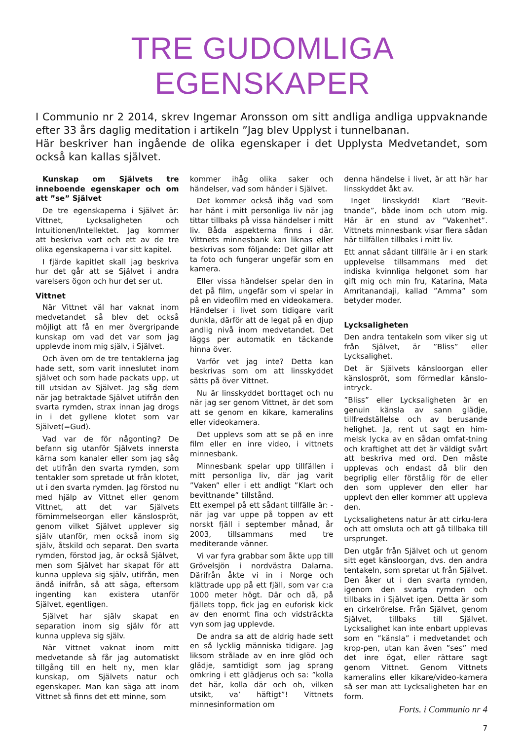TRE GUDOMLIGA EGENSKAPER
I Communio nr 2 2014, skrev Ingemar Aronsson om sitt andliga andliga uppvaknande efter 33 års daglig meditation i artikeln ”Jag blev Upplyst i tunnelbanan.
Här beskriver han ingående de olika egenskaper i det Upplysta Medvetandet, som också kan kallas självet.
Kunskap om Självets tre inneboende egenskaper och om att ”se” Självet
De tre egenskaperna i Självet är: Vittnet, Lycksaligheten och Intuitionen/Intellektet. Jag kommer att beskriva vart och ett av de tre olika egenskaperna i var sitt kapitel.
I fjärde kapitlet skall jag beskriva hur det går att se Självet i andra varelsers ögon och hur det ser ut.
Vittnet
När Vittnet väl har vaknat inom medvetandet så blev det också möjligt att få en mer övergripande kunskap om vad det var som jag upplevde inom mig själv, i Självet.
Och även om de tre tentaklerna jag hade sett, som varit inneslutet inom självet och som hade packats upp, ut till utsidan av Självet. Jag såg dem när jag betraktade Självet utifrån den svarta rymden, strax innan jag drogs in i det gyllene klotet som var Självet(=Gud).
Vad var de för någonting? De befann sig utanför Självets innersta kärna som kanaler eller som jag såg det utifrån den svarta rymden, som tentakler som spretade ut från klotet, ut i den svarta rymden. Jag förstod nu med hjälp av Vittnet eller genom Vittnet, att det var Självets förnimmelseorgan eller känslospröt, genom vilket Självet upplever sig själv utanför, men också inom sig själv, åtskild och separat. Den svarta rymden, förstod jag, är också Självet, men som Självet har skapat för att kunna uppleva sig själv, utifrån, men ändå inifrån, så att säga, eftersom ingenting kan existera utanför Självet, egentligen.
Självet har själv skapat en separation inom sig själv för att kunna uppleva sig själv.
När Vittnet vaknat inom mitt medvetande så får jag automatiskt tillgång till en helt ny, men klar kunskap, om Självets natur och egenskaper. Man kan säga att inom Vittnet så finns det ett minne, som
kommer ihåg olika saker och händelser, vad som händer i Självet.
Det kommer också ihåg vad som har hänt i mitt personliga liv när jag tittar tillbaks på vissa händelser i mitt liv. Båda aspekterna finns i där. Vittnets minnesbank kan liknas eller beskrivas som följande: Det gillar att ta foto och fungerar ungefär som en kamera.
Eller vissa händelser spelar den in det på film, ungefär som vi spelar in på en videofilm med en videokamera. Händelser i livet som tidigare varit dunkla, därför att de legat på en djup andlig nivå inom medvetandet. Det läggs per automatik en täckande hinna över.
Varför vet jag inte? Detta kan beskrivas som om att linsskyddet sätts på över Vittnet.
Nu är linsskyddet borttaget och nu när jag ser genom Vittnet, är det som att se genom en kikare, kameralins eller videokamera.
Det upplevs som att se på en inre film eller en inre video, i vittnets minnesbank.
Minnesbank spelar upp tillfällen i mitt personliga liv, där jag varit ”Vaken” eller i ett andligt ”Klart och bevittnande” tillstånd.
Ett exempel på ett sådant tillfälle är: -när jag var uppe på toppen av ett norskt fjäll i september månad, år 2003, tillsammans med tre mediterande vänner.
Vi var fyra grabbar som åkte upp till Grövelsjön i nordvästra Dalarna. Därifrån åkte vi in i Norge och klättrade upp på ett fjäll, som var c:a 1000 meter högt. Där och då, på fjällets topp, fick jag en euforisk kick av den enormt fina och vidsträckta vyn som jag upplevde.
De andra sa att de aldrig hade sett en så lycklig människa tidigare. Jag liksom strålade av en inre glöd och glädje, samtidigt som jag sprang omkring i ett glädjerus och sa: ”kolla det här, kolla där och oh, vilken utsikt, va’ häftigt”! Vittnets minnesinformation om
denna händelse i livet, är att här har linsskyddet åkt av.
Inget linsskydd! Klart ”Bevit-tnande”, både inom och utom mig. Här är en stund av ”Vakenhet”. Vittnets minnesbank visar flera sådan här tillfällen tillbaks i mitt liv.
Ett annat sådant tillfälle är i en stark upplevelse tillsammans med det indiska kvinnliga helgonet som har gift mig och min fru, Katarina, Mata Amritanandaji, kallad ”Amma” som betyder moder.
Lycksaligheten
Den andra tentakeln som viker sig ut från Självet, är ”Bliss” eller Lycksalighet.
Det är Självets känsloorgan eller känslospröt, som förmedlar känslo-intryck.
”Bliss” eller Lycksaligheten är en genuin känsla av sann glädje, tillfredställelse och av berusande helighet. Ja, rent ut sagt en him-melsk lycka av en sådan omfat-tning och kraftighet att det är väldigt svårt att beskriva med ord. Den måste upplevas och endast då blir den begriplig eller förstålig för de eller den som upplever den eller har upplevt den eller kommer att uppleva den.
Lycksalighetens natur är att cirku-lera och att omsluta och att gå tillbaka till ursprunget.
Den utgår från Självet och ut genom sitt eget känsloorgan, dvs. den andra tentakeln, som spretar ut från Självet. Den åker ut i den svarta rymden, igenom den svarta rymden och tillbaks in i Självet igen. Detta är som en cirkelrörelse. Från Självet, genom Självet, tillbaks till Självet. Lycksalighet kan inte enbart upplevas som en ”känsla” i medvetandet och krop-pen, utan kan även ”ses” med det inre ögat, eller rättare sagt genom Vittnet. Genom Vittnets kameralins eller kikare/video-kamera så ser man att Lycksaligheten har en form.
Forts. i Communio nr 4
7